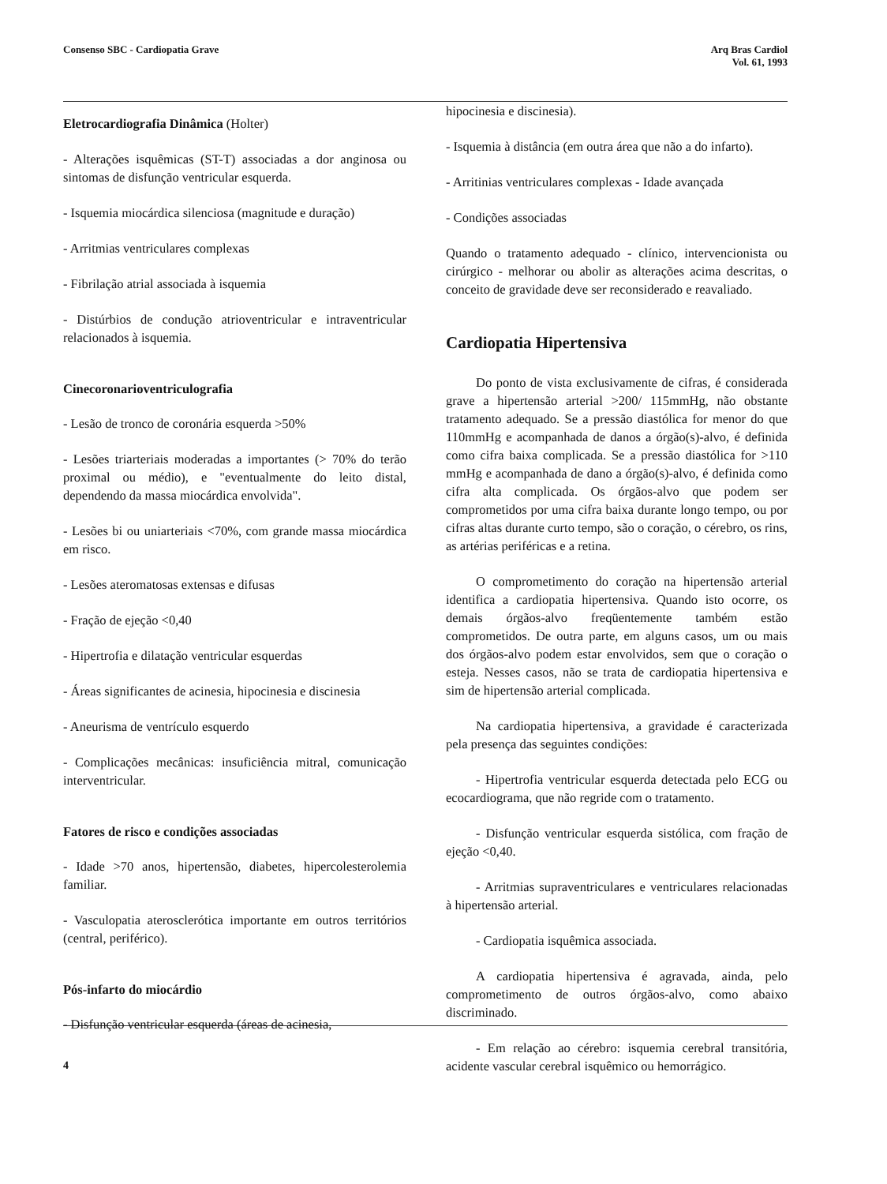Consenso SBC - Cardiopatia Grave
Arq Bras Cardiol
Vol. 61, 1993
Eletrocardiografia Dinâmica (Holter)
- Alterações isquêmicas (ST-T) associadas a dor anginosa ou sintomas de disfunção ventricular esquerda.
- Isquemia miocárdica silenciosa (magnitude e duração)
- Arritmias ventriculares complexas
- Fibrilação atrial associada à isquemia
- Distúrbios de condução atrioventricular e intraventricular relacionados à isquemia.
Cinecoronarioventriculografia
- Lesão de tronco de coronária esquerda >50%
- Lesões triarteriais moderadas a importantes (> 70% do terão proximal ou médio), e "eventualmente do leito distal, dependendo da massa miocárdica envolvida".
- Lesões bi ou uniarteriais <70%, com grande massa miocárdica em risco.
- Lesões ateromatosas extensas e difusas
- Fração de ejeção <0,40
- Hipertrofia e dilatação ventricular esquerdas
- Áreas significantes de acinesia, hipocinesia e discinesia
- Aneurisma de ventrículo esquerdo
- Complicações mecânicas: insuficiência mitral, comunicação interventricular.
Fatores de risco e condições associadas
- Idade >70 anos, hipertensão, diabetes, hipercolesterolemia familiar.
- Vasculopatia aterosclerótica importante em outros territórios (central, periférico).
Pós-infarto do miocárdio
- Disfunção ventricular esquerda (áreas de acinesia,
hipocinesia e discinesia).
- Isquemia à distância (em outra área que não a do infarto).
- Arritinias ventriculares complexas - Idade avançada
- Condições associadas
Quando o tratamento adequado - clínico, intervencionista ou cirúrgico - melhorar ou abolir as alterações acima descritas, o conceito de gravidade deve ser reconsiderado e reavaliado.
Cardiopatia Hipertensiva
Do ponto de vista exclusivamente de cifras, é considerada grave a hipertensão arterial >200/ 115mmHg, não obstante tratamento adequado. Se a pressão diastólica for menor do que 110mmHg e acompanhada de danos a órgão(s)-alvo, é definida como cifra baixa complicada. Se a pressão diastólica for >110 mmHg e acompanhada de dano a órgão(s)-alvo, é definida como cifra alta complicada. Os órgãos-alvo que podem ser comprometidos por uma cifra baixa durante longo tempo, ou por cifras altas durante curto tempo, são o coração, o cérebro, os rins, as artérias periféricas e a retina.
O comprometimento do coração na hipertensão arterial identifica a cardiopatia hipertensiva. Quando isto ocorre, os demais órgãos-alvo freqüentemente também estão comprometidos. De outra parte, em alguns casos, um ou mais dos órgãos-alvo podem estar envolvidos, sem que o coração o esteja. Nesses casos, não se trata de cardiopatia hipertensiva e sim de hipertensão arterial complicada.
Na cardiopatia hipertensiva, a gravidade é caracterizada pela presença das seguintes condições:
- Hipertrofia ventricular esquerda detectada pelo ECG ou ecocardiograma, que não regride com o tratamento.
- Disfunção ventricular esquerda sistólica, com fração de ejeção <0,40.
- Arritmias supraventriculares e ventriculares relacionadas à hipertensão arterial.
- Cardiopatia isquêmica associada.
A cardiopatia hipertensiva é agravada, ainda, pelo comprometimento de outros órgãos-alvo, como abaixo discriminado.
- Em relação ao cérebro: isquemia cerebral transitória, acidente vascular cerebral isquêmico ou hemorrágico.
4